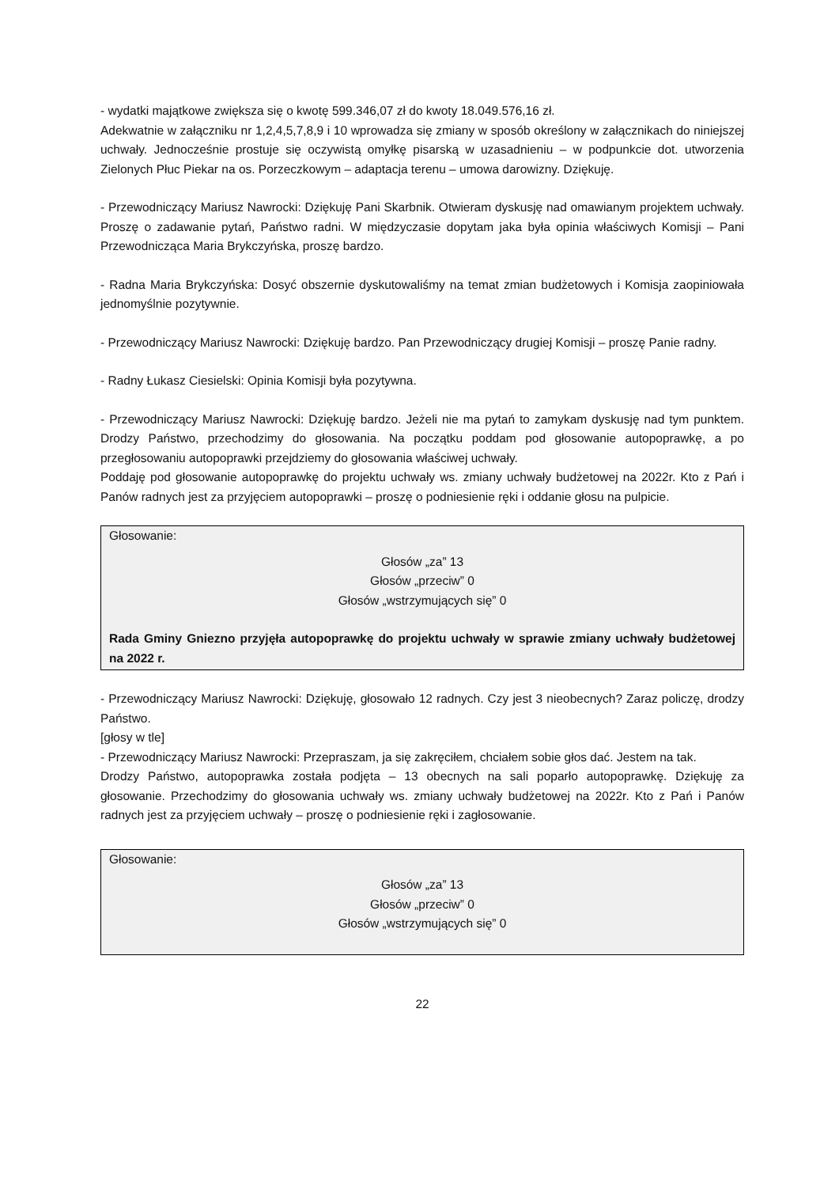- wydatki majątkowe zwiększa się o kwotę 599.346,07 zł do kwoty 18.049.576,16 zł.
Adekwatnie w załączniku nr 1,2,4,5,7,8,9 i 10 wprowadza się zmiany w sposób określony w załącznikach do niniejszej uchwały. Jednocześnie prostuje się oczywistą omyłkę pisarską w uzasadnieniu – w podpunkcie dot. utworzenia Zielonych Płuc Piekar na os. Porzeczkowym – adaptacja terenu – umowa darowizny. Dziękuję.
- Przewodniczący Mariusz Nawrocki: Dziękuję Pani Skarbnik. Otwieram dyskusję nad omawianym projektem uchwały. Proszę o zadawanie pytań, Państwo radni. W międzyczasie dopytam jaka była opinia właściwych Komisji – Pani Przewodnicząca Maria Brykczyńska, proszę bardzo.
- Radna Maria Brykczyńska: Dosyć obszernie dyskutowaliśmy na temat zmian budżetowych i Komisja zaopiniowała jednomyślnie pozytywnie.
- Przewodniczący Mariusz Nawrocki: Dziękuję bardzo. Pan Przewodniczący drugiej Komisji – proszę Panie radny.
- Radny Łukasz Ciesielski: Opinia Komisji była pozytywna.
- Przewodniczący Mariusz Nawrocki: Dziękuję bardzo. Jeżeli nie ma pytań to zamykam dyskusję nad tym punktem. Drodzy Państwo, przechodzimy do głosowania. Na początku poddam pod głosowanie autopoprawkę, a po przegłosowaniu autopoprawki przejdziemy do głosowania właściwej uchwały.
Poddaję pod głosowanie autopoprawkę do projektu uchwały ws. zmiany uchwały budżetowej na 2022r. Kto z Pań i Panów radnych jest za przyjęciem autopoprawki – proszę o podniesienie ręki i oddanie głosu na pulpicie.
Głosowanie:
Głosów „za” 13
Głosów „przeciw” 0
Głosów „wstrzymujących się” 0
Rada Gminy Gniezno przyjęła autopoprawkę do projektu uchwały w sprawie zmiany uchwały budżetowej na 2022 r.
- Przewodniczący Mariusz Nawrocki: Dziękuję, głosowało 12 radnych. Czy jest 3 nieobecnych? Zaraz policzę, drodzy Państwo.
[głosy w tle]
- Przewodniczący Mariusz Nawrocki: Przepraszam, ja się zakręciłem, chciałem sobie głos dać. Jestem na tak.
Drodzy Państwo, autopoprawka została podjęta – 13 obecnych na sali poparło autopoprawkę. Dziękuję za głosowanie. Przechodzimy do głosowania uchwały ws. zmiany uchwały budżetowej na 2022r. Kto z Pań i Panów radnych jest za przyjęciem uchwały – proszę o podniesienie ręki i zagłosowanie.
Głosowanie:
Głosów „za” 13
Głosów „przeciw” 0
Głosów „wstrzymujących się” 0
22